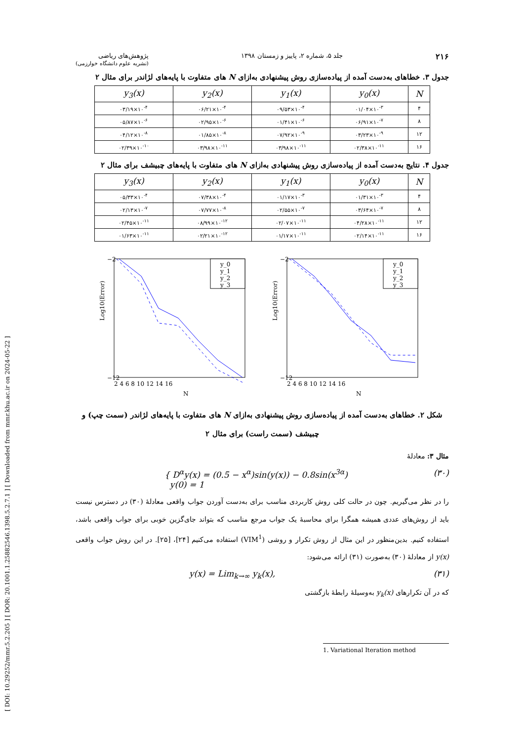[ DOI: 10.29252/mmr.5.2.205 ] [ DOR: 20.1001.1.25882546.1398.5.2.7.1 ] [ Downloaded from mmr.khu.ac.ir on 2024-05-22 ]
۲۱۶ جلد ۵، شماره ۲، پاییز و زمستان ۱۳۹۸ پژوهش‌های ریاضی
(نشریه علوم دانشگاه خوارزمی)
جدول ۳. خطاهای به‌دست آمده از پیاده‌سازی روش پیشنهادی به‌ازای N های متفاوت با پایه‌های لژاندر برای مثال ۲
| N | y<sub>0</sub>(x) | y<sub>1</sub>(x) | y<sub>2</sub>(x) | y<sub>3</sub>(x) |
| --- | --- | --- | --- | --- |
| ۴ | ۰۱/۰۴×۱۰<sup>-۳</sup> | ۰۹/۵۳×۱۰<sup>-۴</sup> | ۰۶/۲۱×۱۰<sup>-۴</sup> | ۰۳/۱۹×۱۰<sup>-۴</sup> |
| ۸ | ۰۶/۹۱×۱۰<sup>-۷</sup> | ۰۱/۴۱×۱۰<sup>-۶</sup> | ۰۲/۹۵×۱۰<sup>-۶</sup> | ۰۵/۸۷×۱۰<sup>-۶</sup> |
| ۱۲ | ۰۳/۲۳×۱۰<sup>-۹</sup> | ۰۷/۹۲×۱۰<sup>-۹</sup> | ۰۱/۸۵×۱۰<sup>-۸</sup> | ۰۴/۱۲×۱۰<sup>-۸</sup> |
| ۱۶ | ۰۲/۳۸×۱۰<sup>-۱۱</sup> | ۰۳/۹۸×۱۰<sup>-۱۱</sup> | ۰۳/۹۸×۱۰<sup>-۱۱</sup> | ۰۲/۳۹×۱۰<sup>-۱۰</sup> |
جدول ۴. نتایج به‌دست آمده از پیاده‌سازی روش پیشنهادی به‌ازای N های متفاوت با پایه‌های چبیشف برای مثال ۲
| N | y<sub>0</sub>(x) | y<sub>1</sub>(x) | y<sub>2</sub>(x) | y<sub>3</sub>(x) |
| --- | --- | --- | --- | --- |
| ۴ | ۰۱/۳۱×۱۰<sup>-۳</sup> | ۰۱/۱۷×۱۰<sup>-۳</sup> | ۰۷/۳۸×۱۰<sup>-۴</sup> | ۰۵/۳۳×۱۰<sup>-۴</sup> |
| ۸ | ۰۳/۶۴×۱۰<sup>-۷</sup> | ۰۲/۵۵×۱۰<sup>-۷</sup> | ۰۷/۷۷×۱۰<sup>-۸</sup> | ۰۲/۱۳×۱۰<sup>-۷</sup> |
| ۱۲ | ۰۴/۲۸×۱۰<sup>-۱۱</sup> | ۰۲/۰۷×۱۰<sup>-۱۱</sup> | ۰۸/۹۹×۱۰<sup>-۱۲</sup> | ۰۲/۴۵×۱۰<sup>-۱۱</sup> |
| ۱۶ | ۰۲/۱۴×۱۰<sup>-۱۱</sup> | ۰۱/۱۷×۱۰<sup>-۱۱</sup> | ۰۲/۲۱×۱۰<sup>-۱۲</sup> | ۰۱/۶۳×۱۰<sup>-۱۱</sup> |
Log10(Error)
N
−2
−12
2 4 6 8 10 12 14 16
y_0
y_1
y_2
y_3
Log10(Error)
N
−2
−12
2 4 6 8 10 12 14 16
y_0
y_1
y_2
y_3
شکل ۲. خطاهای به‌دست آمده از پیاده‌سازی روش پیشنهادی به‌ازای N های متفاوت با پایه‌های لژاندر (سمت چپ) و چبیشف (سمت راست) برای مثال ۲
مثال ۳: معادلهٔ
{ D<sup>α</sup>y(x) = (0.5 − x<sup>α</sup>)sin(y(x)) − 0.8sin(x<sup>3α</sup>)
y(0) = 1 (۳۰)
را در نظر می‌گیریم. چون در حالت کلی روش کاربردی مناسب برای به‌دست آوردن جواب واقعی معادلهٔ (۳۰) در دسترس نیست باید از روش‌های عددی همیشه همگرا برای محاسبهٔ یک جواب مرجع مناسب که بتواند جای‌گزین خوبی برای جواب واقعی باشد، استفاده کنیم. بدین‌منظور در این مثال از روش تکرار و روشی (VIM<sup>1</sup>) استفاده می‌کنیم [۲۴]، [۲۵]. در این روش جواب واقعی y(x) از معادلهٔ (۳۰) به‌صورت (۳۱) ارائه می‌شود:
y(x) = Lim<sub>k→∞</sub> y<sub>k</sub>(x), (۳۱)
که در آن تکرارهای y<sub>k</sub>(x) به‌وسیلهٔ رابطهٔ بازگشتی
1. Variational Iteration method